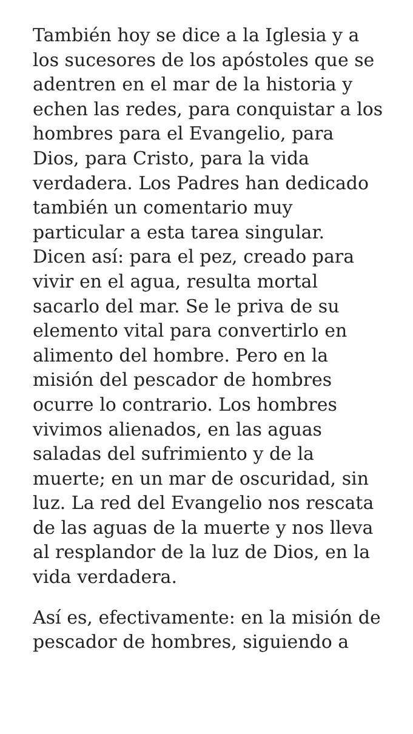También hoy se dice a la Iglesia y a
los sucesores de los apóstoles que se
adentren en el mar de la historia y
echen las redes, para conquistar a los
hombres para el Evangelio, para
Dios, para Cristo, para la vida
verdadera. Los Padres han dedicado
también un comentario muy
particular a esta tarea singular.
Dicen así: para el pez, creado para
vivir en el agua, resulta mortal
sacarlo del mar. Se le priva de su
elemento vital para convertirlo en
alimento del hombre. Pero en la
misión del pescador de hombres
ocurre lo contrario. Los hombres
vivimos alienados, en las aguas
saladas del sufrimiento y de la
muerte; en un mar de oscuridad, sin
luz. La red del Evangelio nos rescata
de las aguas de la muerte y nos lleva
al resplandor de la luz de Dios, en la
vida verdadera.
Así es, efectivamente: en la misión de
pescador de hombres, siguiendo a